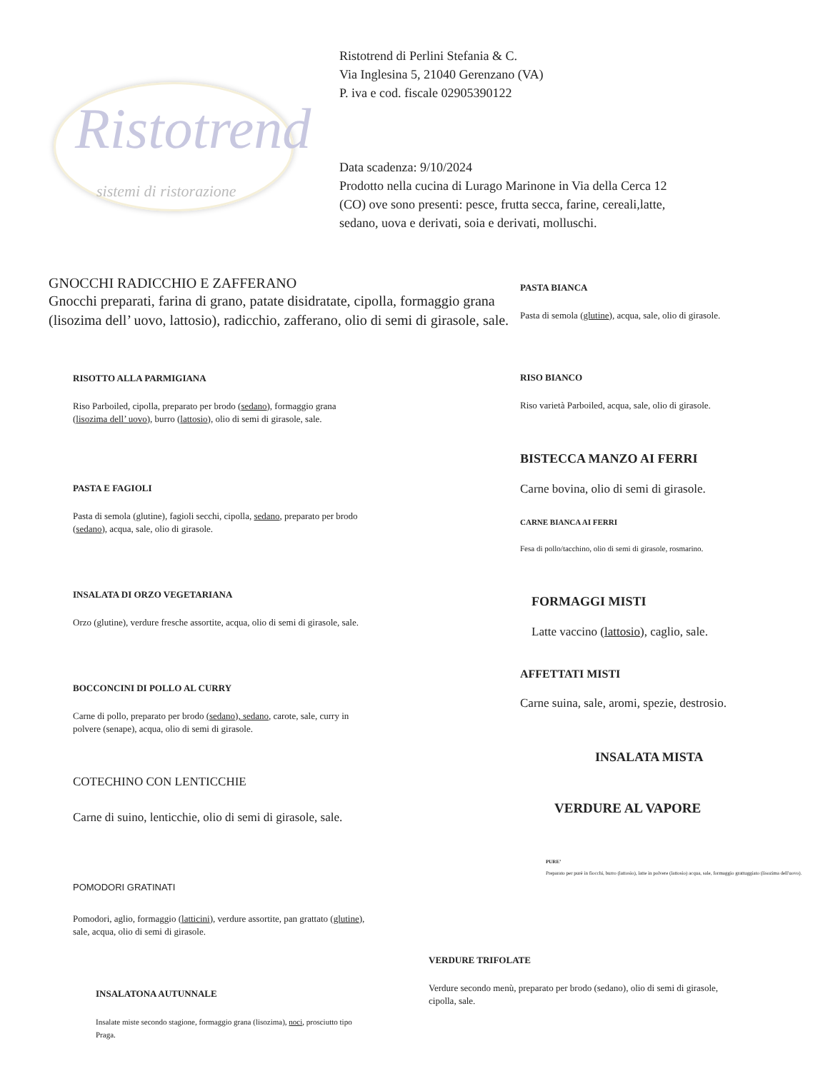Ristotrend
sistemi di ristorazione
Ristotrend di Perlini Stefania & C.
Via Inglesina 5, 21040 Gerenzano (VA)
P. iva e cod. fiscale 02905390122
Data scadenza: 9/10/2024
Prodotto nella cucina di Lurago Marinone in Via della Cerca 12
(CO) ove sono presenti: pesce, frutta secca, farine, cereali,latte,
sedano, uova e derivati, soia e derivati, molluschi.
GNOCCHI RADICCHIO E ZAFFERANO
Gnocchi preparati, farina di grano, patate disidratate, cipolla, formaggio grana (lisozima dell’ uovo, lattosio), radicchio, zafferano, olio di semi di girasole, sale.
RISOTTO ALLA PARMIGIANA
Riso Parboiled, cipolla, preparato per brodo (sedano), formaggio grana (lisozima dell’ uovo), burro (lattosio), olio di semi di girasole, sale.
PASTA E FAGIOLI
Pasta di semola (glutine), fagioli secchi, cipolla, sedano, preparato per brodo (sedano), acqua, sale, olio di girasole.
INSALATA DI ORZO VEGETARIANA
Orzo (glutine), verdure fresche assortite, acqua, olio di semi di girasole, sale.
BOCCONCINI DI POLLO AL CURRY
Carne di pollo, preparato per brodo (sedano), sedano, carote, sale, curry in polvere (senape), acqua, olio di semi di girasole.
COTECHINO CON LENTICCHIE
Carne di suino, lenticchie, olio di semi di girasole, sale.
POMODORI GRATINATI
Pomodori, aglio, formaggio (latticini), verdure assortite, pan grattato (glutine), sale, acqua, olio di semi di girasole.
INSALATONA AUTUNNALE
Insalate miste secondo stagione, formaggio grana (lisozima), noci, prosciutto tipo Praga.
PASTA BIANCA
Pasta di semola (glutine), acqua, sale, olio di girasole.
RISO BIANCO
Riso varietà Parboiled, acqua, sale, olio di girasole.
BISTECCA MANZO AI FERRI
Carne bovina, olio di semi di girasole.
CARNE BIANCA AI FERRI
Fesa di pollo/tacchino, olio di semi di girasole, rosmarino.
FORMAGGI MISTI
Latte vaccino (lattosio), caglio, sale.
AFFETTATI MISTI
Carne suina, sale, aromi, spezie, destrosio.
INSALATA MISTA
VERDURE AL VAPORE
PURE’
Preparato per purè in fiocchi, burro (lattosio), latte in polvere (lattosio) acqua, sale, formaggio grattuggiato (lisozima dell'uovo).
VERDURE TRIFOLATE
Verdure secondo menù, preparato per brodo (sedano), olio di semi di girasole, cipolla, sale.